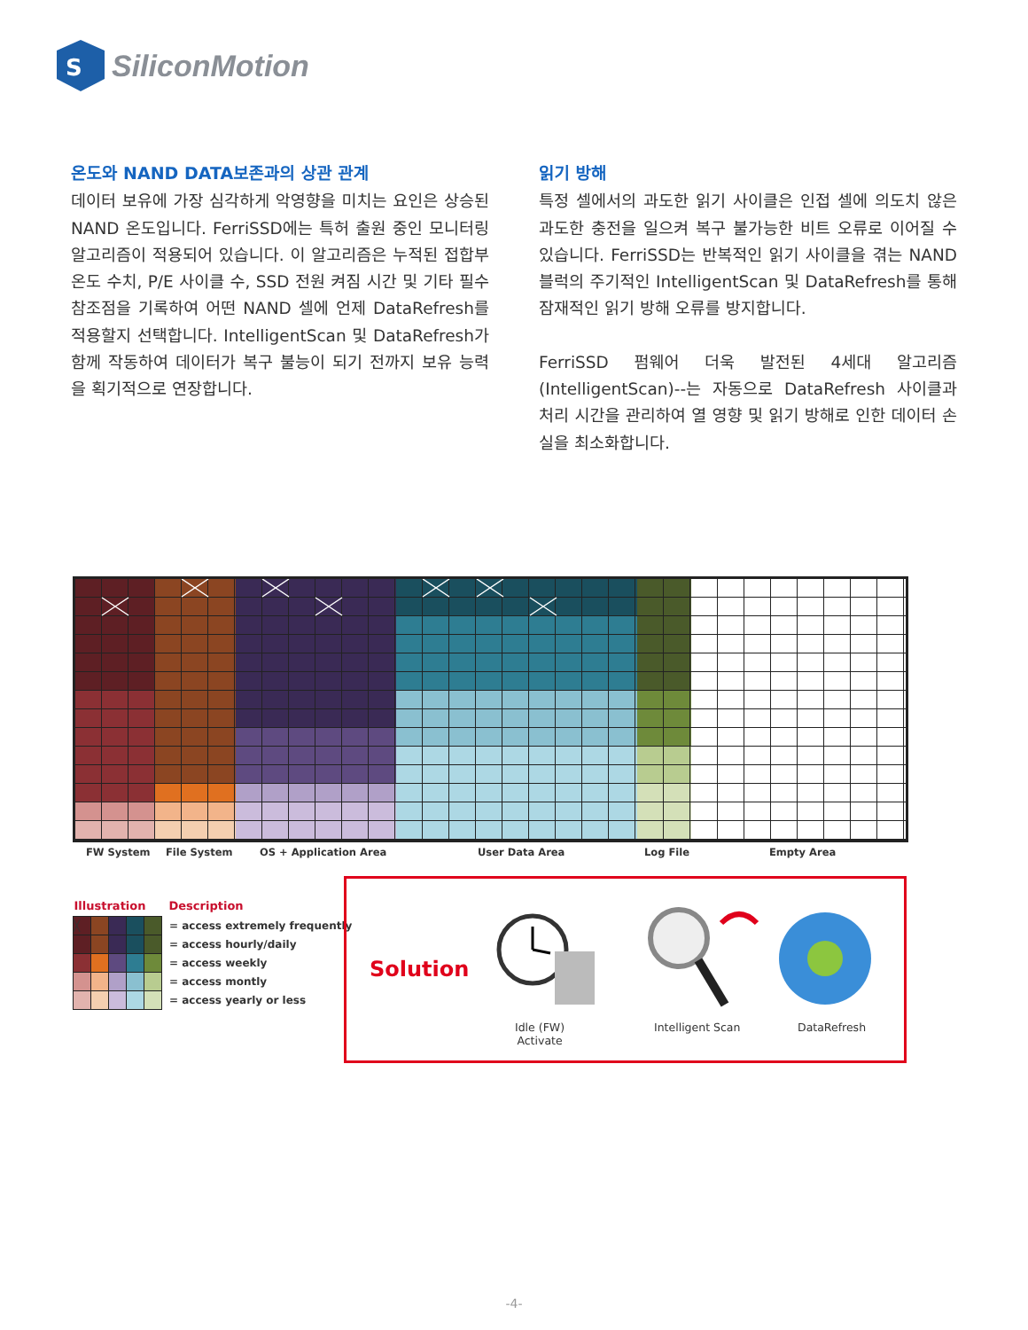S
SiliconMotion
온도와 NAND DATA보존과의 상관 관계
데이터 보유에 가장 심각하게 악영향을 미치는 요인은 상승된 NAND 온도입니다. FerriSSD에는 특허 출원 중인 모니터링 알고리즘이 적용되어 있습니다. 이 알고리즘은 누적된 접합부 온도 수치, P/E 사이클 수, SSD 전원 켜짐 시간 및 기타 필수 참조점을 기록하여 어떤 NAND 셀에 언제 DataRefresh를 적용할지 선택합니다. IntelligentScan 및 DataRefresh가 함께 작동하여 데이터가 복구 불능이 되기 전까지 보유 능력을 획기적으로 연장합니다.
읽기 방해
특정 셀에서의 과도한 읽기 사이클은 인접 셀에 의도치 않은 과도한 충전을 일으켜 복구 불가능한 비트 오류로 이어질 수 있습니다. FerriSSD는 반복적인 읽기 사이클을 겪는 NAND 블럭의 주기적인 IntelligentScan 및 DataRefresh를 통해 잠재적인 읽기 방해 오류를 방지합니다.
FerriSSD 펌웨어 더욱 발전된 4세대 알고리즘 (IntelligentScan)--는 자동으로 DataRefresh 사이클과 처리 시간을 관리하여 열 영향 및 읽기 방해로 인한 데이터 손실을 최소화합니다.
FW System File System OS + Application Area User Data Area Log File Empty Area
| Illustration | | | | | Description |
| --- | --- | --- | --- | --- | --- |
| ╳ | | | | | = access extremely frequently |
| | | | | | = access hourly/daily |
| | | | | | = access weekly |
| | | | | | = access montly |
| | | | | | = access yearly or less |
Solution
Idle (FW)
Activate
Intelligent Scan DataRefresh
-4-